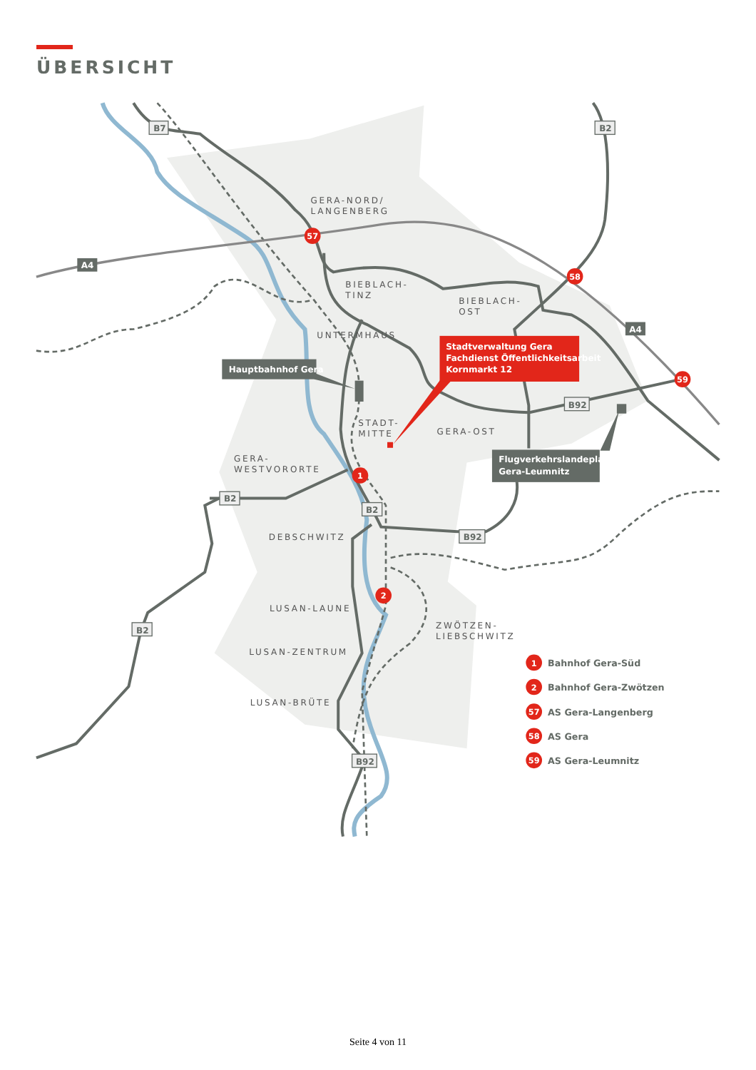ÜBERSICHT
GERA-NORD/
LANGENBERG
BIEBLACH-
TINZ
BIEBLACH-
OST
UNTERMHAUS
STADT-
MITTE
GERA-OST
GERA-
WESTVORORTE
DEBSCHWITZ
LUSAN-LAUNE
ZWÖTZEN-
LIEBSCHWITZ
LUSAN-ZENTRUM
LUSAN-BRÜTE
B7
B2
A4
A4
B92
B2
B2
B92
B2
B92
Hauptbahnhof Gera
Flugverkehrslandeplatz
Gera-Leumnitz
Stadtverwaltung Gera
Fachdienst Öffentlichkeitsarbeit
Kornmarkt 12
57
58
59
1
2
1
2
57
58
59
Bahnhof Gera-Süd
Bahnhof Gera-Zwötzen
AS Gera-Langenberg
AS Gera
AS Gera-Leumnitz
Seite 4 von 11